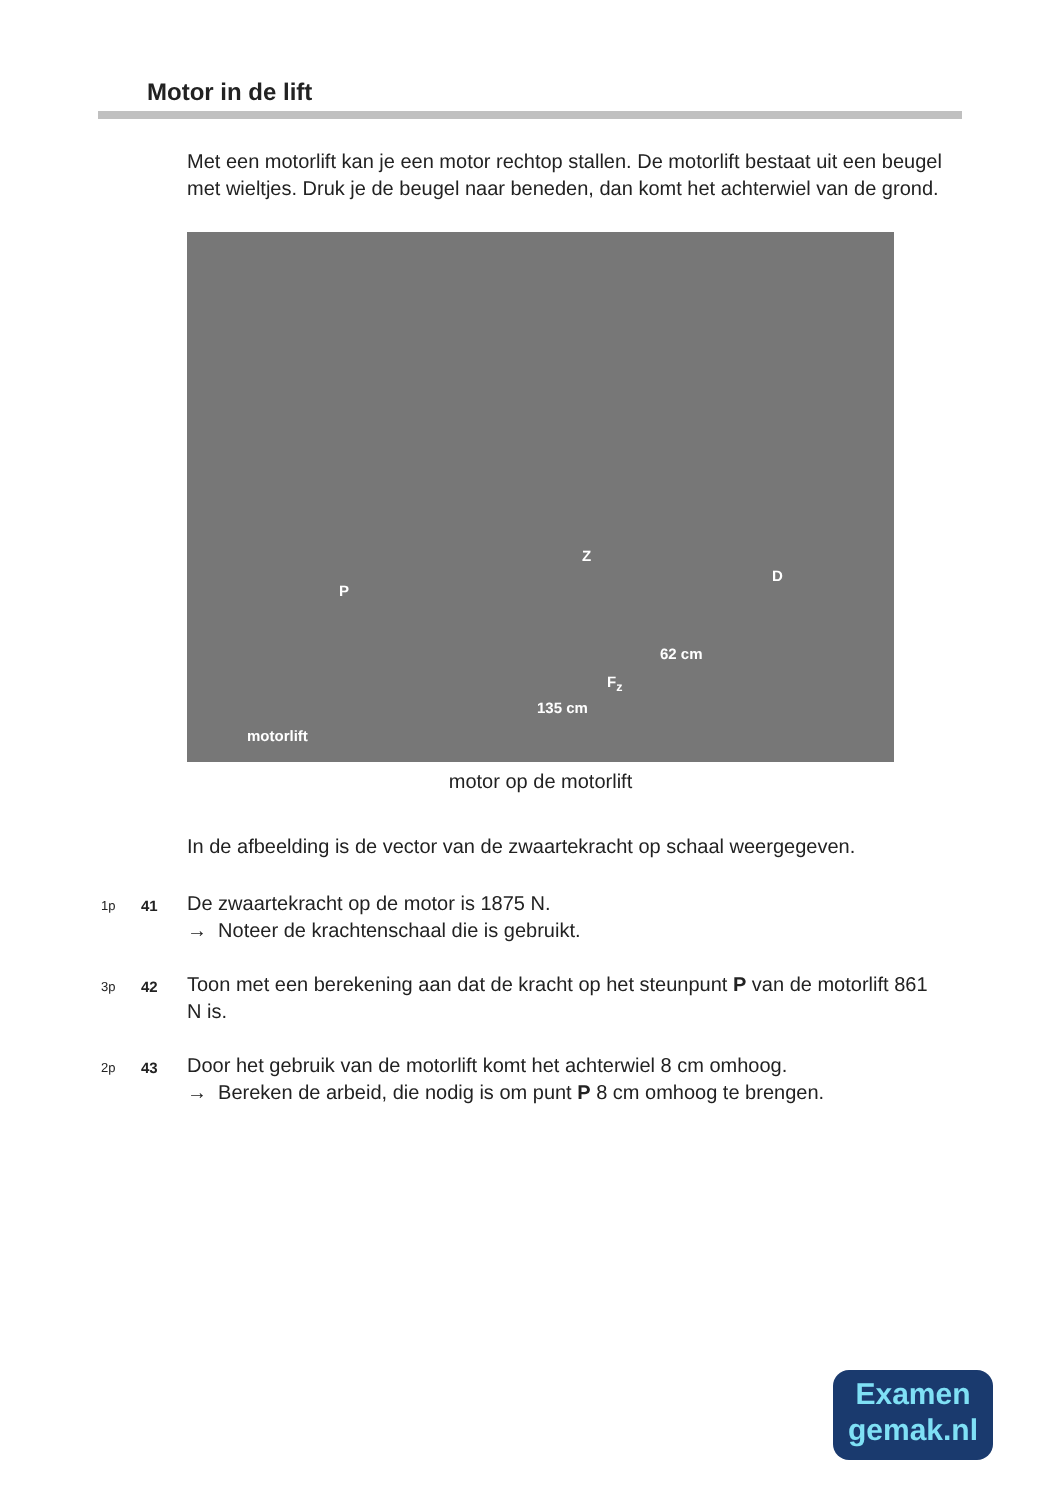Motor in de lift
Met een motorlift kan je een motor rechtop stallen. De motorlift bestaat uit een beugel met wieltjes. Druk je de beugel naar beneden, dan komt het achterwiel van de grond.
Z
P
D
62 cm
F<sub>z</sub>
135 cm
motorlift
motor op de motorlift
In de afbeelding is de vector van de zwaartekracht op schaal weergegeven.
1p 41 De zwaartekracht op de motor is 1875 N.
→ Noteer de krachtenschaal die is gebruikt.
3p 42 Toon met een berekening aan dat de kracht op het steunpunt P van de motorlift 861 N is.
2p 43 Door het gebruik van de motorlift komt het achterwiel 8 cm omhoog.
→ Bereken de arbeid, die nodig is om punt P 8 cm omhoog te brengen.
Examen
gemak.nl